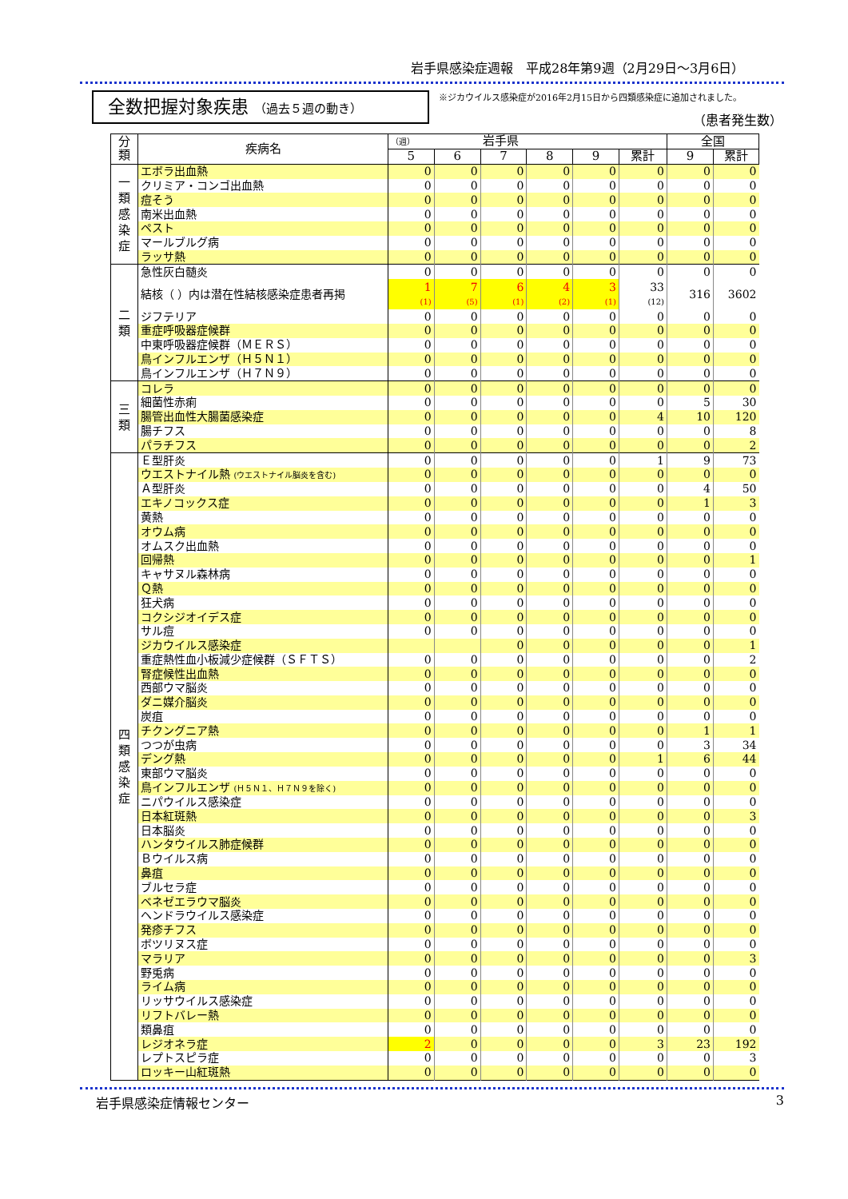岩手県感染症週報　平成28年第9週（2月29日～3月6日）
全数把握対象疾患 （過去５週の動き）
※ジカウイルス感染症が2016年2月15日から四類感染症に追加されました。
（患者発生数）
| 分類 | 疾病名 | （週） 岩手県 | | | | | | 全国 | |
| --- | --- | --- | --- | --- | --- | --- | --- | --- | --- |
| | | 5 | 6 | 7 | 8 | 9 | 累計 | 9 | 累計 |
| 一 類 感 染 症 | エボラ出血熱 | 0 | 0 | 0 | 0 | 0 | 0 | 0 | 0 |
| | クリミア・コンゴ出血熱 | 0 | 0 | 0 | 0 | 0 | 0 | 0 | 0 |
| | 痘そう | 0 | 0 | 0 | 0 | 0 | 0 | 0 | 0 |
| | 南米出血熱 | 0 | 0 | 0 | 0 | 0 | 0 | 0 | 0 |
| | ペスト | 0 | 0 | 0 | 0 | 0 | 0 | 0 | 0 |
| | マールブルグ病 | 0 | 0 | 0 | 0 | 0 | 0 | 0 | 0 |
| | ラッサ熱 | 0 | 0 | 0 | 0 | 0 | 0 | 0 | 0 |
| 二 類 | 急性灰白髄炎 | 0 | 0 | 0 | 0 | 0 | 0 | 0 | 0 |
| | 結核（ ）内は潜在性結核感染症患者再掲 | 1 (1) | 7 (5) | 6 (1) | 4 (2) | 3 (1) | 33 (12) | 316 | 3602 |
| | ジフテリア | 0 | 0 | 0 | 0 | 0 | 0 | 0 | 0 |
| | 重症呼吸器症候群 | 0 | 0 | 0 | 0 | 0 | 0 | 0 | 0 |
| | 中東呼吸器症候群（ＭＥＲＳ） | 0 | 0 | 0 | 0 | 0 | 0 | 0 | 0 |
| | 鳥インフルエンザ（Ｈ５Ｎ１） | 0 | 0 | 0 | 0 | 0 | 0 | 0 | 0 |
| | 鳥インフルエンザ（Ｈ７Ｎ９） | 0 | 0 | 0 | 0 | 0 | 0 | 0 | 0 |
| 三 類 | コレラ | 0 | 0 | 0 | 0 | 0 | 0 | 0 | 0 |
| | 細菌性赤痢 | 0 | 0 | 0 | 0 | 0 | 0 | 5 | 30 |
| | 腸管出血性大腸菌感染症 | 0 | 0 | 0 | 0 | 0 | 4 | 10 | 120 |
| | 腸チフス | 0 | 0 | 0 | 0 | 0 | 0 | 0 | 8 |
| | パラチフス | 0 | 0 | 0 | 0 | 0 | 0 | 0 | 2 |
| 四 類 感 染 症 | Ｅ型肝炎 | 0 | 0 | 0 | 0 | 0 | 1 | 9 | 73 |
| | ウエストナイル熱 (ウエストナイル脳炎を含む) | 0 | 0 | 0 | 0 | 0 | 0 | 0 | 0 |
| | Ａ型肝炎 | 0 | 0 | 0 | 0 | 0 | 0 | 4 | 50 |
| | エキノコックス症 | 0 | 0 | 0 | 0 | 0 | 0 | 1 | 3 |
| | 黄熱 | 0 | 0 | 0 | 0 | 0 | 0 | 0 | 0 |
| | オウム病 | 0 | 0 | 0 | 0 | 0 | 0 | 0 | 0 |
| | オムスク出血熱 | 0 | 0 | 0 | 0 | 0 | 0 | 0 | 0 |
| | 回帰熱 | 0 | 0 | 0 | 0 | 0 | 0 | 0 | 1 |
| | キャサヌル森林病 | 0 | 0 | 0 | 0 | 0 | 0 | 0 | 0 |
| | Ｑ熱 | 0 | 0 | 0 | 0 | 0 | 0 | 0 | 0 |
| | 狂犬病 | 0 | 0 | 0 | 0 | 0 | 0 | 0 | 0 |
| | コクシジオイデス症 | 0 | 0 | 0 | 0 | 0 | 0 | 0 | 0 |
| | サル痘 | 0 | 0 | 0 | 0 | 0 | 0 | 0 | 0 |
| | ジカウイルス感染症 | | | 0 | 0 | 0 | 0 | 0 | 1 |
| | 重症熱性血小板減少症候群（ＳＦＴＳ） | 0 | 0 | 0 | 0 | 0 | 0 | 0 | 2 |
| | 腎症候性出血熱 | 0 | 0 | 0 | 0 | 0 | 0 | 0 | 0 |
| | 西部ウマ脳炎 | 0 | 0 | 0 | 0 | 0 | 0 | 0 | 0 |
| | ダニ媒介脳炎 | 0 | 0 | 0 | 0 | 0 | 0 | 0 | 0 |
| | 炭疽 | 0 | 0 | 0 | 0 | 0 | 0 | 0 | 0 |
| | チクングニア熱 | 0 | 0 | 0 | 0 | 0 | 0 | 1 | 1 |
| | つつが虫病 | 0 | 0 | 0 | 0 | 0 | 0 | 3 | 34 |
| | デング熱 | 0 | 0 | 0 | 0 | 0 | 1 | 6 | 44 |
| | 東部ウマ脳炎 | 0 | 0 | 0 | 0 | 0 | 0 | 0 | 0 |
| | 鳥インフルエンザ (Ｈ５Ｎ１、Ｈ７Ｎ９を除く) | 0 | 0 | 0 | 0 | 0 | 0 | 0 | 0 |
| | ニパウイルス感染症 | 0 | 0 | 0 | 0 | 0 | 0 | 0 | 0 |
| | 日本紅斑熱 | 0 | 0 | 0 | 0 | 0 | 0 | 0 | 3 |
| | 日本脳炎 | 0 | 0 | 0 | 0 | 0 | 0 | 0 | 0 |
| | ハンタウイルス肺症候群 | 0 | 0 | 0 | 0 | 0 | 0 | 0 | 0 |
| | Ｂウイルス病 | 0 | 0 | 0 | 0 | 0 | 0 | 0 | 0 |
| | 鼻疽 | 0 | 0 | 0 | 0 | 0 | 0 | 0 | 0 |
| | ブルセラ症 | 0 | 0 | 0 | 0 | 0 | 0 | 0 | 0 |
| | ベネゼエラウマ脳炎 | 0 | 0 | 0 | 0 | 0 | 0 | 0 | 0 |
| | ヘンドラウイルス感染症 | 0 | 0 | 0 | 0 | 0 | 0 | 0 | 0 |
| | 発疹チフス | 0 | 0 | 0 | 0 | 0 | 0 | 0 | 0 |
| | ボツリヌス症 | 0 | 0 | 0 | 0 | 0 | 0 | 0 | 0 |
| | マラリア | 0 | 0 | 0 | 0 | 0 | 0 | 0 | 3 |
| | 野兎病 | 0 | 0 | 0 | 0 | 0 | 0 | 0 | 0 |
| | ライム病 | 0 | 0 | 0 | 0 | 0 | 0 | 0 | 0 |
| | リッサウイルス感染症 | 0 | 0 | 0 | 0 | 0 | 0 | 0 | 0 |
| | リフトバレー熱 | 0 | 0 | 0 | 0 | 0 | 0 | 0 | 0 |
| | 類鼻疽 | 0 | 0 | 0 | 0 | 0 | 0 | 0 | 0 |
| | レジオネラ症 | 2 | 0 | 0 | 0 | 0 | 3 | 23 | 192 |
| | レプトスピラ症 | 0 | 0 | 0 | 0 | 0 | 0 | 0 | 3 |
| | ロッキー山紅斑熱 | 0 | 0 | 0 | 0 | 0 | 0 | 0 | 0 |
岩手県感染症情報センター 3